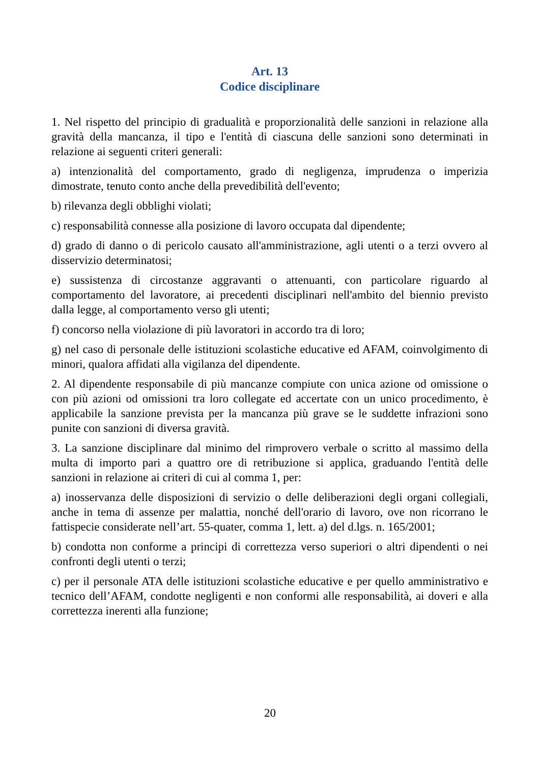Art. 13
Codice disciplinare
1. Nel rispetto del principio di gradualità e proporzionalità delle sanzioni in relazione alla gravità della mancanza, il tipo e l'entità di ciascuna delle sanzioni sono determinati in relazione ai seguenti criteri generali:
a) intenzionalità del comportamento, grado di negligenza, imprudenza o imperizia dimostrate, tenuto conto anche della prevedibilità dell'evento;
b) rilevanza degli obblighi violati;
c) responsabilità connesse alla posizione di lavoro occupata dal dipendente;
d) grado di danno o di pericolo causato all'amministrazione, agli utenti o a terzi ovvero al disservizio determinatosi;
e) sussistenza di circostanze aggravanti o attenuanti, con particolare riguardo al comportamento del lavoratore, ai precedenti disciplinari nell'ambito del biennio previsto dalla legge, al comportamento verso gli utenti;
f) concorso nella violazione di più lavoratori in accordo tra di loro;
g) nel caso di personale delle istituzioni scolastiche educative ed AFAM, coinvolgimento di minori, qualora affidati alla vigilanza del dipendente.
2. Al dipendente responsabile di più mancanze compiute con unica azione od omissione o con più azioni od omissioni tra loro collegate ed accertate con un unico procedimento, è applicabile la sanzione prevista per la mancanza più grave se le suddette infrazioni sono punite con sanzioni di diversa gravità.
3. La sanzione disciplinare dal minimo del rimprovero verbale o scritto al massimo della multa di importo pari a quattro ore di retribuzione si applica, graduando l'entità delle sanzioni in relazione ai criteri di cui al comma 1, per:
a) inosservanza delle disposizioni di servizio o delle deliberazioni degli organi collegiali, anche in tema di assenze per malattia, nonché dell'orario di lavoro, ove non ricorrano le fattispecie considerate nell’art. 55-quater, comma 1, lett. a) del d.lgs. n. 165/2001;
b) condotta non conforme a principi di correttezza verso superiori o altri dipendenti o nei confronti degli utenti o terzi;
c) per il personale ATA delle istituzioni scolastiche educative e per quello amministrativo e tecnico dell’AFAM, condotte negligenti e non conformi alle responsabilità, ai doveri e alla correttezza inerenti alla funzione;
20